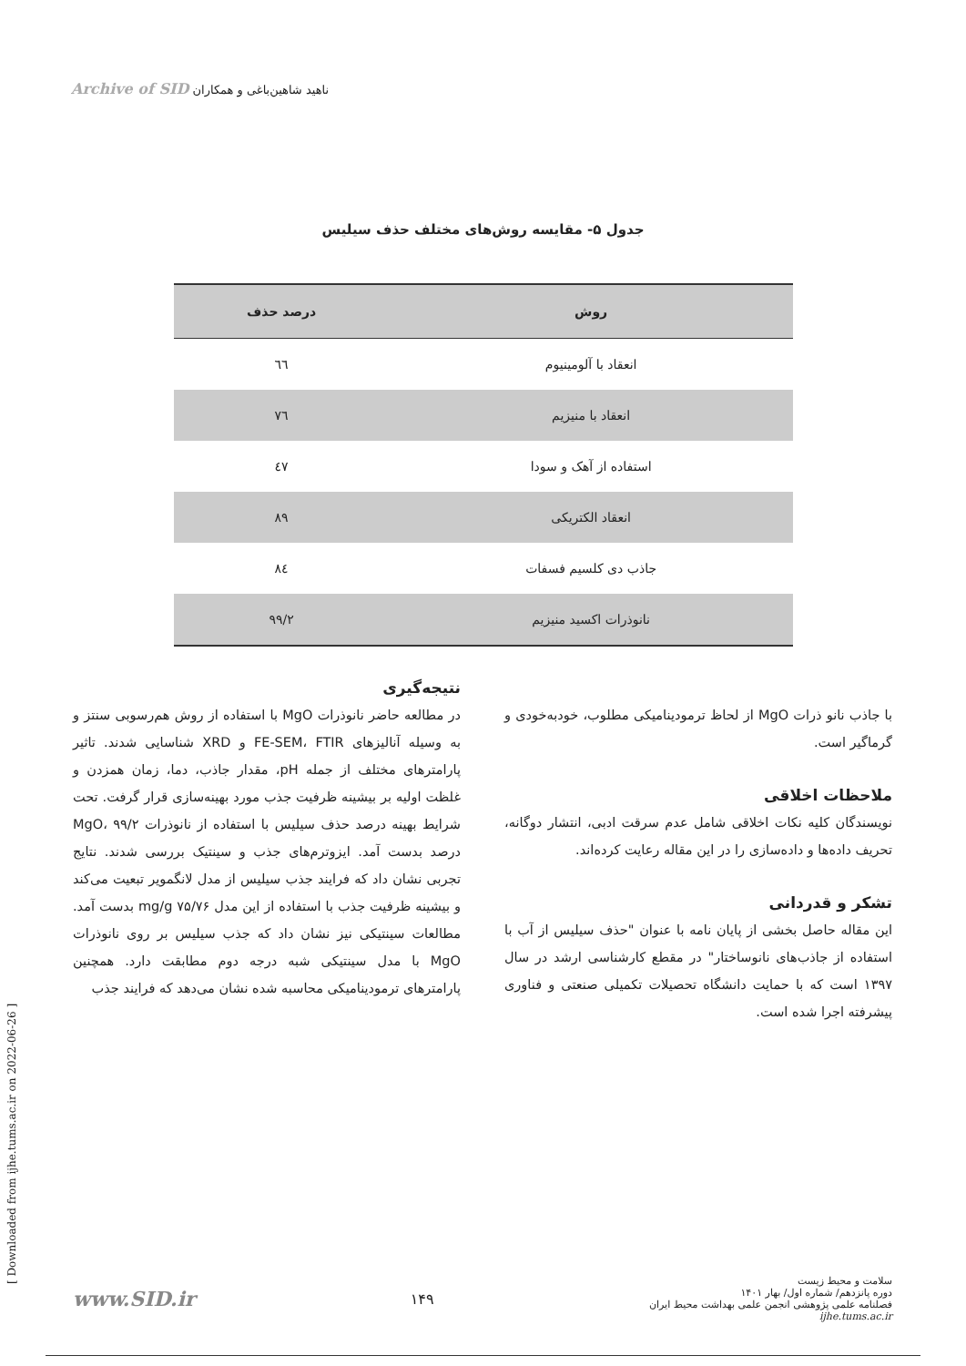Archive of SID ناهید شاهین‌باغی و همکاران
جدول ۵- مقایسه روش‌های مختلف حذف سیلیس
| روش | درصد حذف |
| --- | --- |
| انعقاد با آلومینیوم | ٦٦ |
| انعقاد با منیزیم | ٧٦ |
| استفاده از آهک و سودا | ٤٧ |
| انعقاد الکتریکی | ٨٩ |
| جاذب دی کلسیم فسفات | ٨٤ |
| نانوذرات اکسید منیزیم | ۹۹/۲ |
نتیجه‌گیری
در مطالعه حاضر نانوذرات MgO با استفاده از روش هم‌رسوبی سنتز و به وسیله آنالیزهای FE-SEM، FTIR و XRD شناسایی شدند. تاثیر پارامترهای مختلف از جمله pH، مقدار جاذب، دما، زمان همزدن و غلظت اولیه بر بیشینه ظرفیت جذب مورد بهینه‌سازی قرار گرفت. تحت شرایط بهینه درصد حذف سیلیس با استفاده از نانوذرات MgO، ۹۹/۲ درصد بدست آمد. ایزوترم‌های جذب و سینتیک بررسی شدند. نتایج تجربی نشان داد که فرایند جذب سیلیس از مدل لانگمویر تبعیت می‌کند و بیشینه ظرفیت جذب با استفاده از این مدل ۷۵/۷۶ mg/g بدست آمد. مطالعات سینتیکی نیز نشان داد که جذب سیلیس بر روی نانوذرات MgO با مدل سینتیکی شبه درجه دوم مطابقت دارد. همچنین پارامترهای ترمودینامیکی محاسبه شده نشان می‌دهد که فرایند جذب
با جاذب نانو ذرات MgO از لحاظ ترمودینامیکی مطلوب، خودبه‌خودی و گرماگیر است.
ملاحظات اخلاقی
نویسندگان کلیه نکات اخلاقی شامل عدم سرقت ادبی، انتشار دوگانه، تحریف داده‌ها و داده‌سازی را در این مقاله رعایت کرده‌اند.
تشکر و قدردانی
این مقاله حاصل بخشی از پایان نامه با عنوان "حذف سیلیس از آب با استفاده از جاذب‌های نانوساختار" در مقطع کارشناسی ارشد در سال ۱۳۹۷ است که با حمایت دانشگاه تحصیلات تکمیلی صنعتی و فناوری پیشرفته اجرا شده است.
[ Downloaded from ijhe.tums.ac.ir on 2022-06-26 ]
www.SID.ir
۱۴۹
سلامت و محیط زیست
دوره پانزدهم/ شماره اول/ بهار ۱۴۰۱
فصلنامه علمی پژوهشی انجمن علمی بهداشت محیط ایران
ijhe.tums.ac.ir